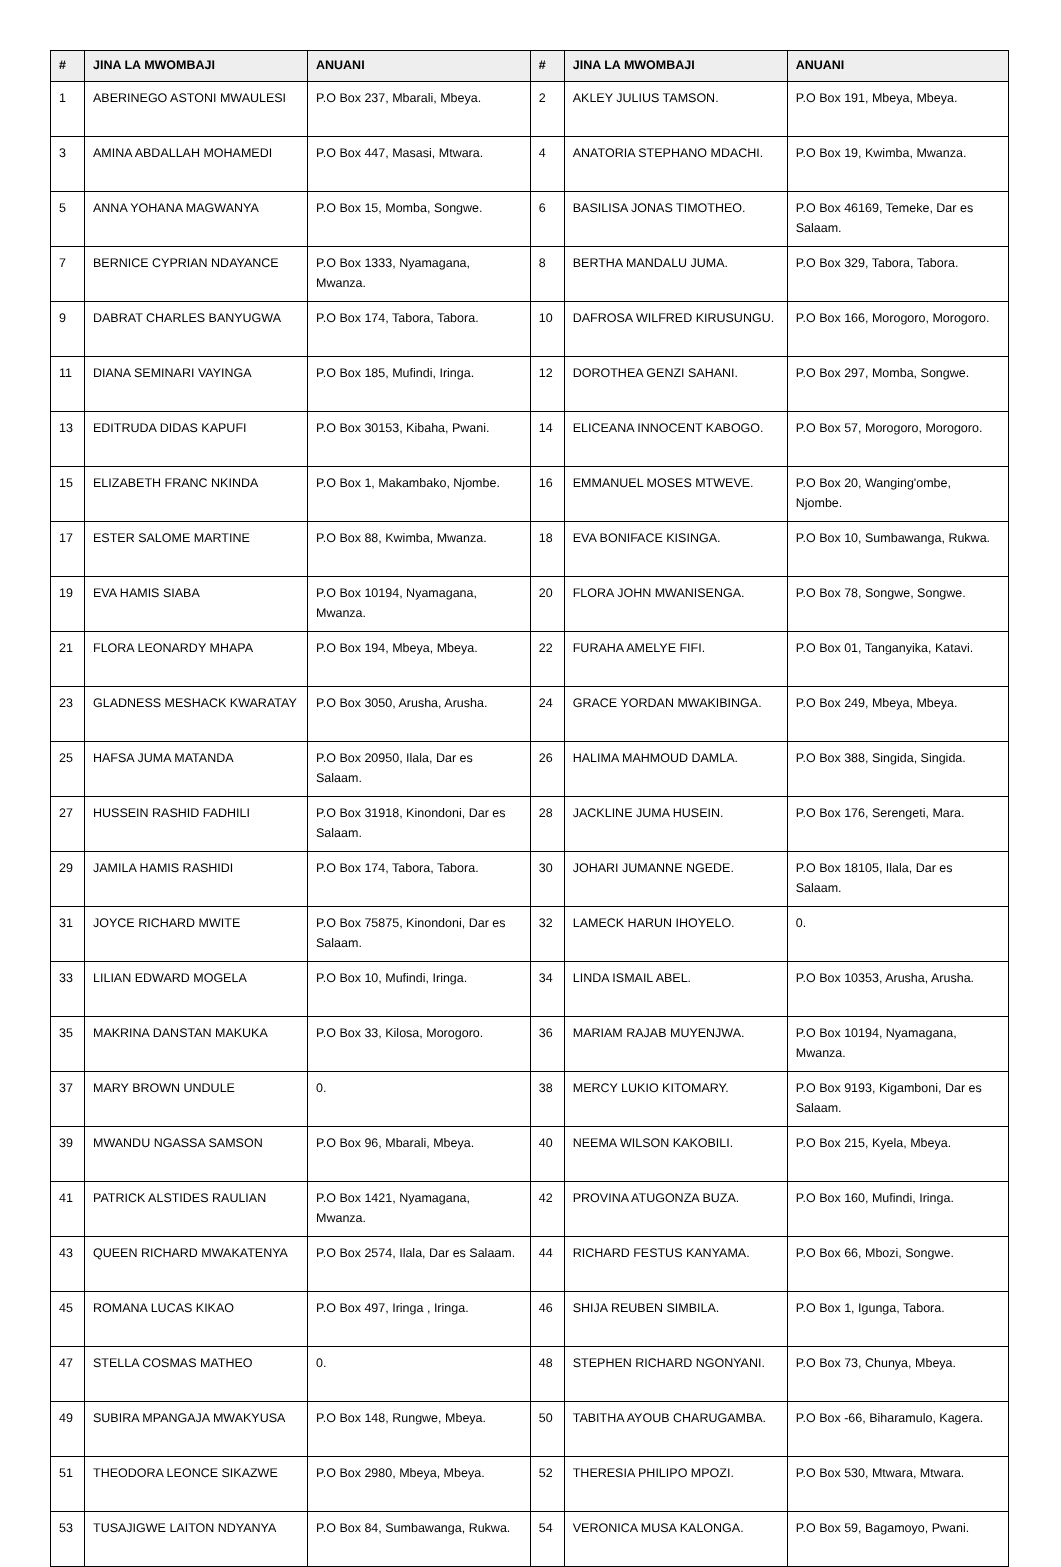| # | JINA LA MWOMBAJI | ANUANI | # | JINA LA MWOMBAJI | ANUANI |
| --- | --- | --- | --- | --- | --- |
| 1 | ABERINEGO ASTONI MWAULESI | P.O Box 237, Mbarali, Mbeya. | 2 | AKLEY JULIUS TAMSON. | P.O Box 191, Mbeya, Mbeya. |
| 3 | AMINA ABDALLAH MOHAMEDI | P.O Box 447, Masasi, Mtwara. | 4 | ANATORIA STEPHANO MDACHI. | P.O Box 19, Kwimba, Mwanza. |
| 5 | ANNA YOHANA MAGWANYA | P.O Box 15, Momba, Songwe. | 6 | BASILISA JONAS TIMOTHEO. | P.O Box 46169, Temeke, Dar es Salaam. |
| 7 | BERNICE CYPRIAN NDAYANCE | P.O Box 1333, Nyamagana, Mwanza. | 8 | BERTHA MANDALU JUMA. | P.O Box 329, Tabora, Tabora. |
| 9 | DABRAT CHARLES BANYUGWA | P.O Box 174, Tabora, Tabora. | 10 | DAFROSA WILFRED KIRUSUNGU. | P.O Box 166, Morogoro, Morogoro. |
| 11 | DIANA SEMINARI VAYINGA | P.O Box 185, Mufindi, Iringa. | 12 | DOROTHEA GENZI SAHANI. | P.O Box 297, Momba, Songwe. |
| 13 | EDITRUDA DIDAS KAPUFI | P.O Box 30153, Kibaha, Pwani. | 14 | ELICEANA INNOCENT KABOGO. | P.O Box 57, Morogoro, Morogoro. |
| 15 | ELIZABETH FRANC NKINDA | P.O Box 1, Makambako, Njombe. | 16 | EMMANUEL MOSES MTWEVE. | P.O Box 20, Wanging'ombe, Njombe. |
| 17 | ESTER SALOME MARTINE | P.O Box 88, Kwimba, Mwanza. | 18 | EVA BONIFACE KISINGA. | P.O Box 10, Sumbawanga, Rukwa. |
| 19 | EVA HAMIS SIABA | P.O Box 10194, Nyamagana, Mwanza. | 20 | FLORA JOHN MWANISENGA. | P.O Box 78, Songwe, Songwe. |
| 21 | FLORA LEONARDY MHAPA | P.O Box 194, Mbeya, Mbeya. | 22 | FURAHA AMELYE FIFI. | P.O Box 01, Tanganyika, Katavi. |
| 23 | GLADNESS MESHACK KWARATAY | P.O Box 3050, Arusha, Arusha. | 24 | GRACE YORDAN MWAKIBINGA. | P.O Box 249, Mbeya, Mbeya. |
| 25 | HAFSA JUMA MATANDA | P.O Box 20950, Ilala, Dar es Salaam. | 26 | HALIMA MAHMOUD DAMLA. | P.O Box 388, Singida, Singida. |
| 27 | HUSSEIN RASHID FADHILI | P.O Box 31918, Kinondoni, Dar es Salaam. | 28 | JACKLINE JUMA HUSEIN. | P.O Box 176, Serengeti, Mara. |
| 29 | JAMILA HAMIS RASHIDI | P.O Box 174, Tabora, Tabora. | 30 | JOHARI JUMANNE NGEDE. | P.O Box 18105, Ilala, Dar es Salaam. |
| 31 | JOYCE RICHARD MWITE | P.O Box 75875, Kinondoni, Dar es Salaam. | 32 | LAMECK HARUN IHOYELO. | 0. |
| 33 | LILIAN EDWARD MOGELA | P.O Box 10, Mufindi, Iringa. | 34 | LINDA ISMAIL ABEL. | P.O Box 10353, Arusha, Arusha. |
| 35 | MAKRINA DANSTAN MAKUKA | P.O Box 33, Kilosa, Morogoro. | 36 | MARIAM RAJAB MUYENJWA. | P.O Box 10194, Nyamagana, Mwanza. |
| 37 | MARY BROWN UNDULE | 0. | 38 | MERCY LUKIO KITOMARY. | P.O Box 9193, Kigamboni, Dar es Salaam. |
| 39 | MWANDU NGASSA SAMSON | P.O Box 96, Mbarali, Mbeya. | 40 | NEEMA WILSON KAKOBILI. | P.O Box 215, Kyela, Mbeya. |
| 41 | PATRICK ALSTIDES RAULIAN | P.O Box 1421, Nyamagana, Mwanza. | 42 | PROVINA ATUGONZA BUZA. | P.O Box 160, Mufindi, Iringa. |
| 43 | QUEEN RICHARD MWAKATENYA | P.O Box 2574, Ilala, Dar es Salaam. | 44 | RICHARD FESTUS KANYAMA. | P.O Box 66, Mbozi, Songwe. |
| 45 | ROMANA LUCAS KIKAO | P.O Box 497, Iringa , Iringa. | 46 | SHIJA REUBEN SIMBILA. | P.O Box 1, Igunga, Tabora. |
| 47 | STELLA COSMAS MATHEO | 0. | 48 | STEPHEN RICHARD NGONYANI. | P.O Box 73, Chunya, Mbeya. |
| 49 | SUBIRA MPANGAJA MWAKYUSA | P.O Box 148, Rungwe, Mbeya. | 50 | TABITHA AYOUB CHARUGAMBA. | P.O Box -66, Biharamulo, Kagera. |
| 51 | THEODORA LEONCE SIKAZWE | P.O Box 2980, Mbeya, Mbeya. | 52 | THERESIA PHILIPO MPOZI. | P.O Box 530, Mtwara, Mtwara. |
| 53 | TUSAJIGWE LAITON NDYANYA | P.O Box 84, Sumbawanga, Rukwa. | 54 | VERONICA MUSA KALONGA. | P.O Box 59, Bagamoyo, Pwani. |